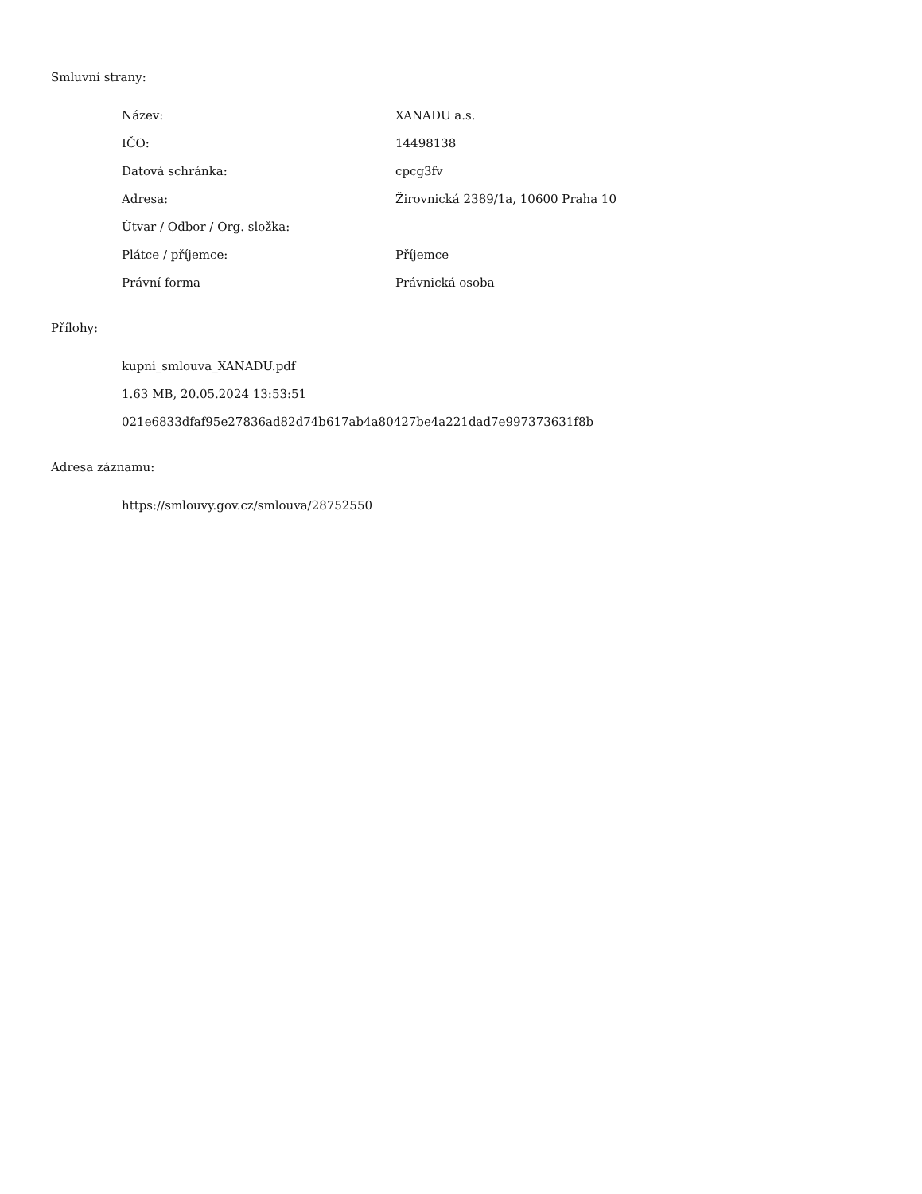Smluvní strany:
| Název: | XANADU a.s. |
| IČO: | 14498138 |
| Datová schránka: | cpcg3fv |
| Adresa: | Žirovnická 2389/1a, 10600 Praha 10 |
| Útvar / Odbor / Org. složka: | |
| Plátce / příjemce: | Příjemce |
| Právní forma | Právnická osoba |
Přílohy:
kupni_smlouva_XANADU.pdf
1.63 MB, 20.05.2024 13:53:51
021e6833dfaf95e27836ad82d74b617ab4a80427be4a221dad7e997373631f8b
Adresa záznamu:
https://smlouvy.gov.cz/smlouva/28752550